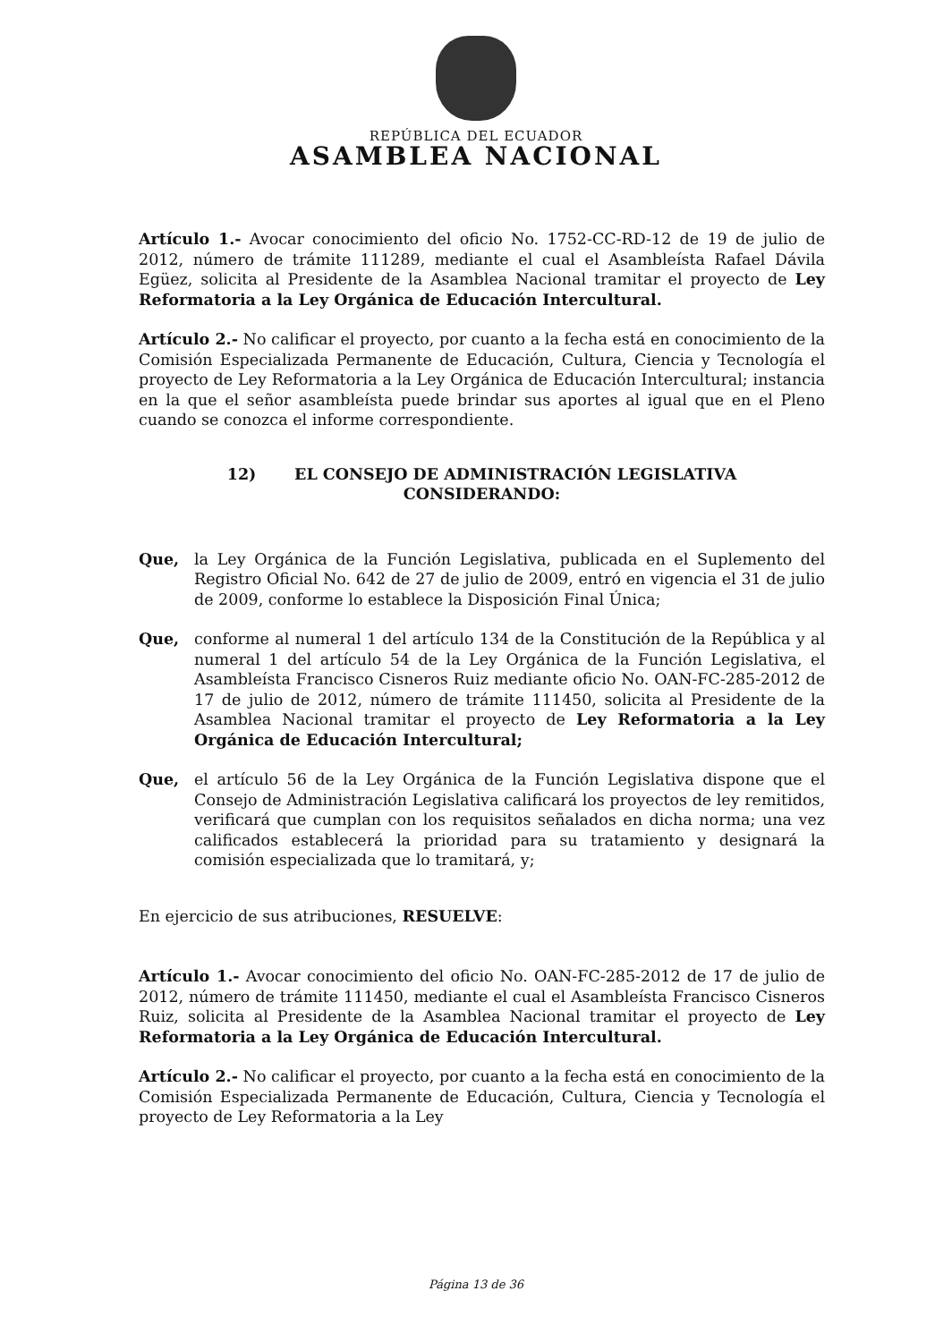REPÚBLICA DEL ECUADOR
ASAMBLEA NACIONAL
Artículo 1.- Avocar conocimiento del oficio No. 1752-CC-RD-12 de 19 de julio de 2012, número de trámite 111289, mediante el cual el Asambleísta Rafael Dávila Egüez, solicita al Presidente de la Asamblea Nacional tramitar el proyecto de Ley Reformatoria a la Ley Orgánica de Educación Intercultural.
Artículo 2.- No calificar el proyecto, por cuanto a la fecha está en conocimiento de la Comisión Especializada Permanente de Educación, Cultura, Ciencia y Tecnología el proyecto de Ley Reformatoria a la Ley Orgánica de Educación Intercultural; instancia en la que el señor asambleísta puede brindar sus aportes al igual que en el Pleno cuando se conozca el informe correspondiente.
12) EL CONSEJO DE ADMINISTRACIÓN LEGISLATIVA
CONSIDERANDO:
Que, la Ley Orgánica de la Función Legislativa, publicada en el Suplemento del Registro Oficial No. 642 de 27 de julio de 2009, entró en vigencia el 31 de julio de 2009, conforme lo establece la Disposición Final Única;
Que, conforme al numeral 1 del artículo 134 de la Constitución de la República y al numeral 1 del artículo 54 de la Ley Orgánica de la Función Legislativa, el Asambleísta Francisco Cisneros Ruiz mediante oficio No. OAN-FC-285-2012 de 17 de julio de 2012, número de trámite 111450, solicita al Presidente de la Asamblea Nacional tramitar el proyecto de Ley Reformatoria a la Ley Orgánica de Educación Intercultural;
Que, el artículo 56 de la Ley Orgánica de la Función Legislativa dispone que el Consejo de Administración Legislativa calificará los proyectos de ley remitidos, verificará que cumplan con los requisitos señalados en dicha norma; una vez calificados establecerá la prioridad para su tratamiento y designará la comisión especializada que lo tramitará, y;
En ejercicio de sus atribuciones, RESUELVE:
Artículo 1.- Avocar conocimiento del oficio No. OAN-FC-285-2012 de 17 de julio de 2012, número de trámite 111450, mediante el cual el Asambleísta Francisco Cisneros Ruiz, solicita al Presidente de la Asamblea Nacional tramitar el proyecto de Ley Reformatoria a la Ley Orgánica de Educación Intercultural.
Artículo 2.- No calificar el proyecto, por cuanto a la fecha está en conocimiento de la Comisión Especializada Permanente de Educación, Cultura, Ciencia y Tecnología el proyecto de Ley Reformatoria a la Ley
Página 13 de 36